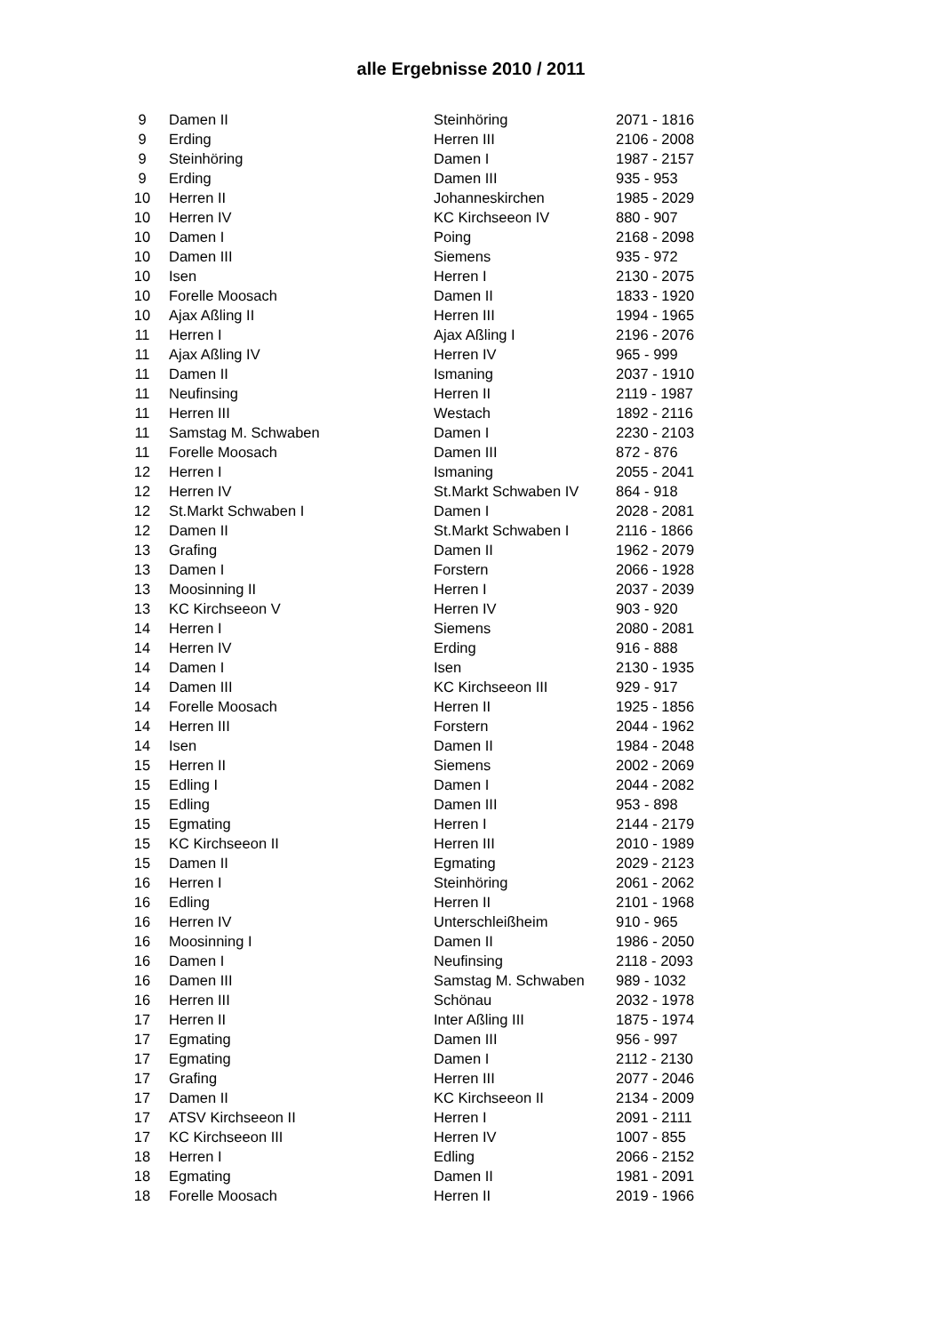alle Ergebnisse 2010 / 2011
| 9 | Damen II | Steinhöring | 2071 - 1816 |
| 9 | Erding | Herren III | 2106 - 2008 |
| 9 | Steinhöring | Damen I | 1987 - 2157 |
| 9 | Erding | Damen III | 935 - 953 |
| 10 | Herren II | Johanneskirchen | 1985 - 2029 |
| 10 | Herren IV | KC Kirchseeon IV | 880 - 907 |
| 10 | Damen I | Poing | 2168 - 2098 |
| 10 | Damen III | Siemens | 935 - 972 |
| 10 | Isen | Herren I | 2130 - 2075 |
| 10 | Forelle Moosach | Damen II | 1833 - 1920 |
| 10 | Ajax Aßling II | Herren III | 1994 - 1965 |
| 11 | Herren I | Ajax Aßling I | 2196 - 2076 |
| 11 | Ajax Aßling IV | Herren IV | 965 - 999 |
| 11 | Damen II | Ismaning | 2037 - 1910 |
| 11 | Neufinsing | Herren II | 2119 - 1987 |
| 11 | Herren III | Westach | 1892 - 2116 |
| 11 | Samstag M. Schwaben | Damen I | 2230 - 2103 |
| 11 | Forelle Moosach | Damen III | 872 - 876 |
| 12 | Herren I | Ismaning | 2055 - 2041 |
| 12 | Herren IV | St.Markt Schwaben IV | 864 - 918 |
| 12 | St.Markt Schwaben I | Damen I | 2028 - 2081 |
| 12 | Damen II | St.Markt Schwaben I | 2116 - 1866 |
| 13 | Grafing | Damen II | 1962 - 2079 |
| 13 | Damen I | Forstern | 2066 - 1928 |
| 13 | Moosinning II | Herren I | 2037 - 2039 |
| 13 | KC Kirchseeon V | Herren IV | 903 - 920 |
| 14 | Herren I | Siemens | 2080 - 2081 |
| 14 | Herren IV | Erding | 916 - 888 |
| 14 | Damen I | Isen | 2130 - 1935 |
| 14 | Damen III | KC Kirchseeon III | 929 - 917 |
| 14 | Forelle Moosach | Herren II | 1925 - 1856 |
| 14 | Herren III | Forstern | 2044 - 1962 |
| 14 | Isen | Damen II | 1984 - 2048 |
| 15 | Herren II | Siemens | 2002 - 2069 |
| 15 | Edling I | Damen I | 2044 - 2082 |
| 15 | Edling | Damen III | 953 - 898 |
| 15 | Egmating | Herren I | 2144 - 2179 |
| 15 | KC Kirchseeon II | Herren III | 2010 - 1989 |
| 15 | Damen II | Egmating | 2029 - 2123 |
| 16 | Herren I | Steinhöring | 2061 - 2062 |
| 16 | Edling | Herren II | 2101 - 1968 |
| 16 | Herren IV | Unterschleißheim | 910 - 965 |
| 16 | Moosinning I | Damen II | 1986 - 2050 |
| 16 | Damen I | Neufinsing | 2118 - 2093 |
| 16 | Damen III | Samstag M. Schwaben | 989 - 1032 |
| 16 | Herren III | Schönau | 2032 - 1978 |
| 17 | Herren II | Inter Aßling III | 1875 - 1974 |
| 17 | Egmating | Damen III | 956 - 997 |
| 17 | Egmating | Damen I | 2112 - 2130 |
| 17 | Grafing | Herren III | 2077 - 2046 |
| 17 | Damen II | KC Kirchseeon II | 2134 - 2009 |
| 17 | ATSV Kirchseeon II | Herren I | 2091 - 2111 |
| 17 | KC Kirchseeon III | Herren IV | 1007 - 855 |
| 18 | Herren I | Edling | 2066 - 2152 |
| 18 | Egmating | Damen II | 1981 - 2091 |
| 18 | Forelle Moosach | Herren II | 2019 - 1966 |